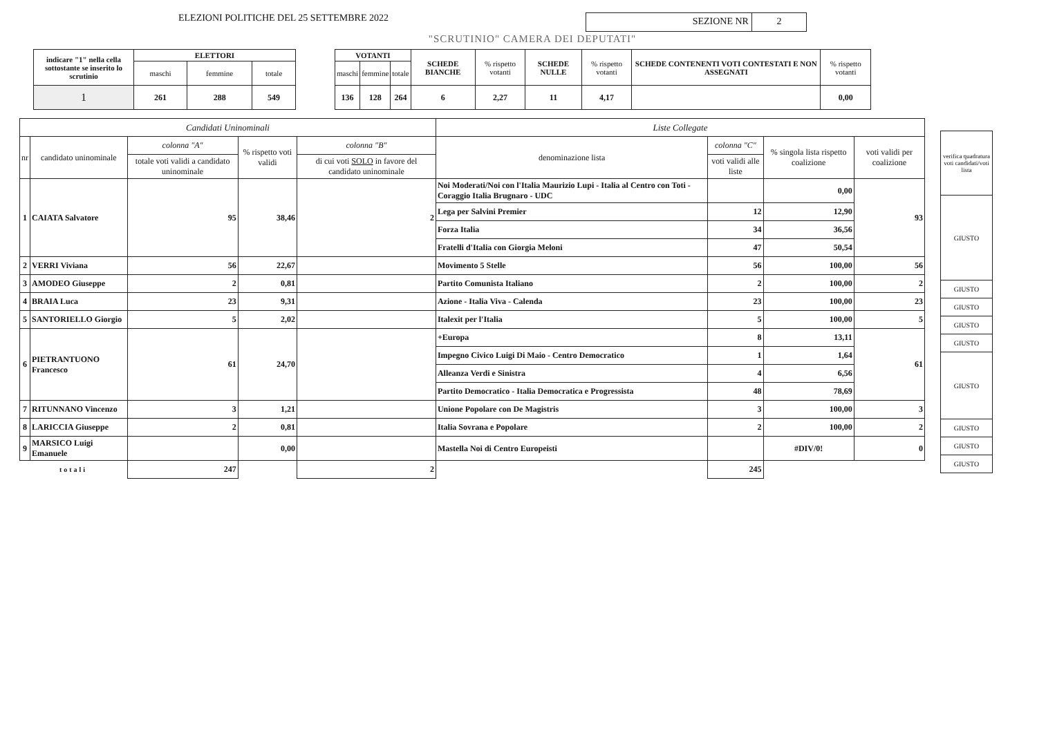ELEZIONI POLITICHE DEL 25 SETTEMBRE 2022
SEZIONE NR 2
"SCRUTINIO" CAMERA DEI DEPUTATI"
| indicare "1" nella cella sottostante se inserito lo scrutinio | ELETTORI | | |
| --- | --- | --- | --- |
| | maschi | femmine | totale |
| 1 | 261 | 288 | 549 |
| VOTANTI | | | SCHEDE BIANCHE | % rispetto votanti | SCHEDE NULLE | % rispetto votanti | SCHEDE CONTENENTI VOTI CONTESTATI E NON ASSEGNATI | % rispetto votanti |
| maschi | femmine | totale | | | | | | |
| 136 | 128 | 264 | 6 | 2,27 | 11 | 4,17 | | 0,00 |
| Candidati Uninominali | | | | | Liste Collegate | | | |
| nr | candidato uninominale | colonna "A" | % rispetto voti validi | colonna "B" | denominazione lista | colonna "C" | % singola lista rispetto coalizione | voti validi per coalizione |
| | | totale voti validi a candidato uninominale | | di cui voti SOLO in favore del candidato uninominale | | voti validi alle liste | | |
| 1 | CAIATA Salvatore | 95 | 38,46 | 2 | Noi Moderati/Noi con l'Italia Maurizio Lupi - Italia al Centro con Toti - Coraggio Italia Brugnaro - UDC | | 0,00 | 93 |
| | | | | | Lega per Salvini Premier | 12 | 12,90 | |
| | | | | | Forza Italia | 34 | 36,56 | |
| | | | | | Fratelli d'Italia con Giorgia Meloni | 47 | 50,54 | |
| 2 | VERRI Viviana | 56 | 22,67 | | Movimento 5 Stelle | 56 | 100,00 | 56 |
| 3 | AMODEO Giuseppe | 2 | 0,81 | | Partito Comunista Italiano | 2 | 100,00 | 2 |
| 4 | BRAIA Luca | 23 | 9,31 | | Azione - Italia Viva - Calenda | 23 | 100,00 | 23 |
| 5 | SANTORIELLO Giorgio | 5 | 2,02 | | Italexit per l'Italia | 5 | 100,00 | 5 |
| 6 | PIETRANTUONO Francesco | 61 | 24,70 | | +Europa | 8 | 13,11 | 61 |
| | | | | | Impegno Civico Luigi Di Maio - Centro Democratico | 1 | 1,64 | |
| | | | | | Alleanza Verdi e Sinistra | 4 | 6,56 | |
| | | | | | Partito Democratico - Italia Democratica e Progressista | 48 | 78,69 | |
| 7 | RITUNNANO Vincenzo | 3 | 1,21 | | Unione Popolare con De Magistris | 3 | 100,00 | 3 |
| 8 | LARICCIA Giuseppe | 2 | 0,81 | | Italia Sovrana e Popolare | 2 | 100,00 | 2 |
| 9 | MARSICO Luigi Emanuele | | 0,00 | | Mastella Noi di Centro Europeisti | | #DIV/0! | 0 |
| totali | | 247 | | 2 | | 245 | | |
| verifica quadratura voti candidati/voti lista |
| GIUSTO |
| GIUSTO |
| GIUSTO |
| GIUSTO |
| GIUSTO |
| GIUSTO |
| GIUSTO |
| GIUSTO |
| GIUSTO |